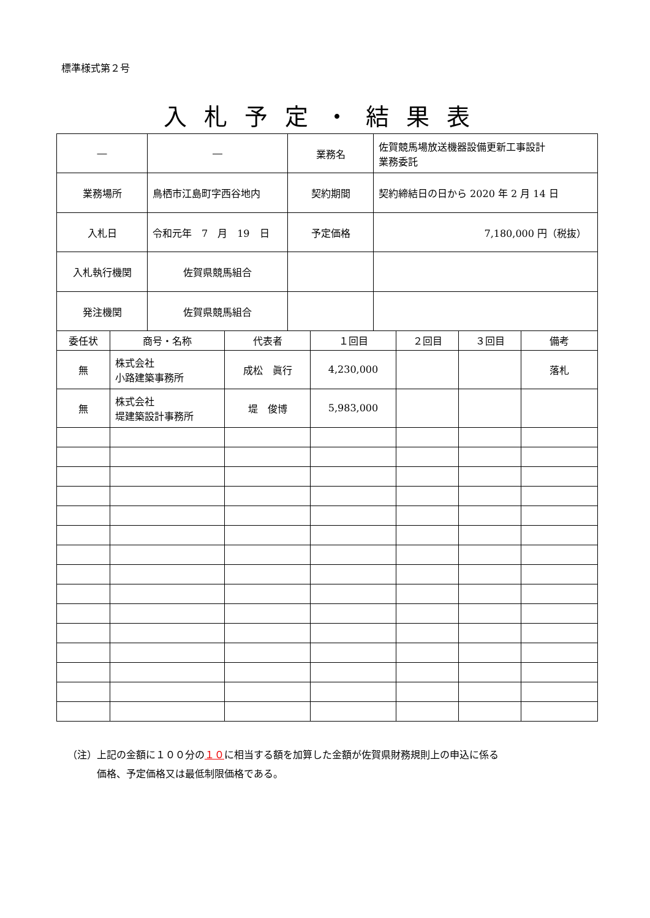標準様式第２号
入札予定・結果表
| ― | ― | 業務名 | 佐賀競馬場放送機器設備更新工事設計 業務委託 |
| 業務場所 | 鳥栖市江島町字西谷地内 | 契約期間 | 契約締結日の日から 2020 年 2 月 14 日 |
| 入札日 | 令和元年 7 月 19 日 | 予定価格 | 7,180,000 円（税抜） |
| 入札執行機関 | 佐賀県競馬組合 | | |
| 発注機関 | 佐賀県競馬組合 | | |
| 委任状 | 商号・名称 | 代表者 | １回目 | ２回目 | ３回目 | 備考 |
| 無 | 株式会社 小路建築事務所 | 成松 眞行 | 4,230,000 | | | 落札 |
| 無 | 株式会社 堤建築設計事務所 | 堤 俊博 | 5,983,000 | | | |
（注）上記の金額に１００分の１０に相当する額を加算した金額が佐賀県財務規則上の申込に係る
　　　価格、予定価格又は最低制限価格である。